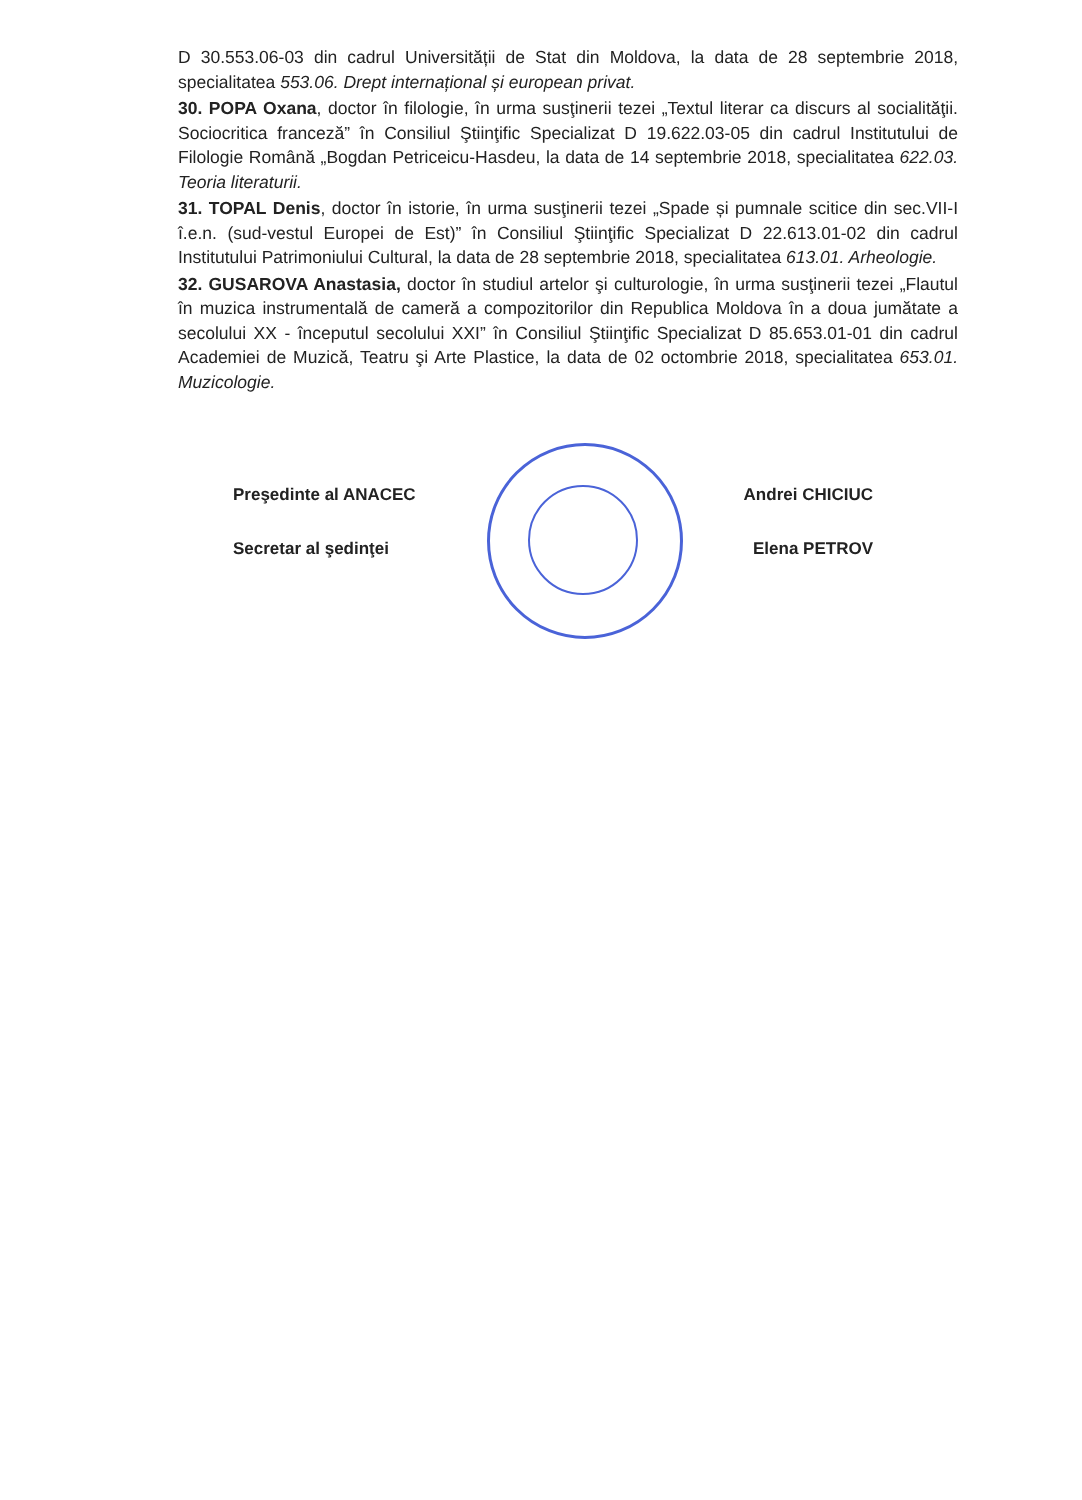D 30.553.06-03 din cadrul Universității de Stat din Moldova, la data de 28 septembrie 2018, specialitatea 553.06. Drept internațional și european privat.
30. POPA Oxana, doctor în filologie, în urma susţinerii tezei „Textul literar ca discurs al socialităţii. Sociocritica franceză” în Consiliul Ştiinţific Specializat D 19.622.03-05 din cadrul Institutului de Filologie Română „Bogdan Petriceicu-Hasdeu, la data de 14 septembrie 2018, specialitatea 622.03. Teoria literaturii.
31. TOPAL Denis, doctor în istorie, în urma susţinerii tezei „Spade și pumnale scitice din sec.VII-I î.e.n. (sud-vestul Europei de Est)” în Consiliul Ştiinţific Specializat D 22.613.01-02 din cadrul Institutului Patrimoniului Cultural, la data de 28 septembrie 2018, specialitatea 613.01. Arheologie.
32. GUSAROVA Anastasia, doctor în studiul artelor şi culturologie, în urma susţinerii tezei „Flautul în muzica instrumentală de cameră a compozitorilor din Republica Moldova în a doua jumătate a secolului XX - începutul secolului XXI” în Consiliul Ştiinţific Specializat D 85.653.01-01 din cadrul Academiei de Muzică, Teatru şi Arte Plastice, la data de 02 octombrie 2018, specialitatea 653.01. Muzicologie.
Preşedinte al ANACEC Andrei CHICIUC
Secretar al şedinţei Elena PETROV